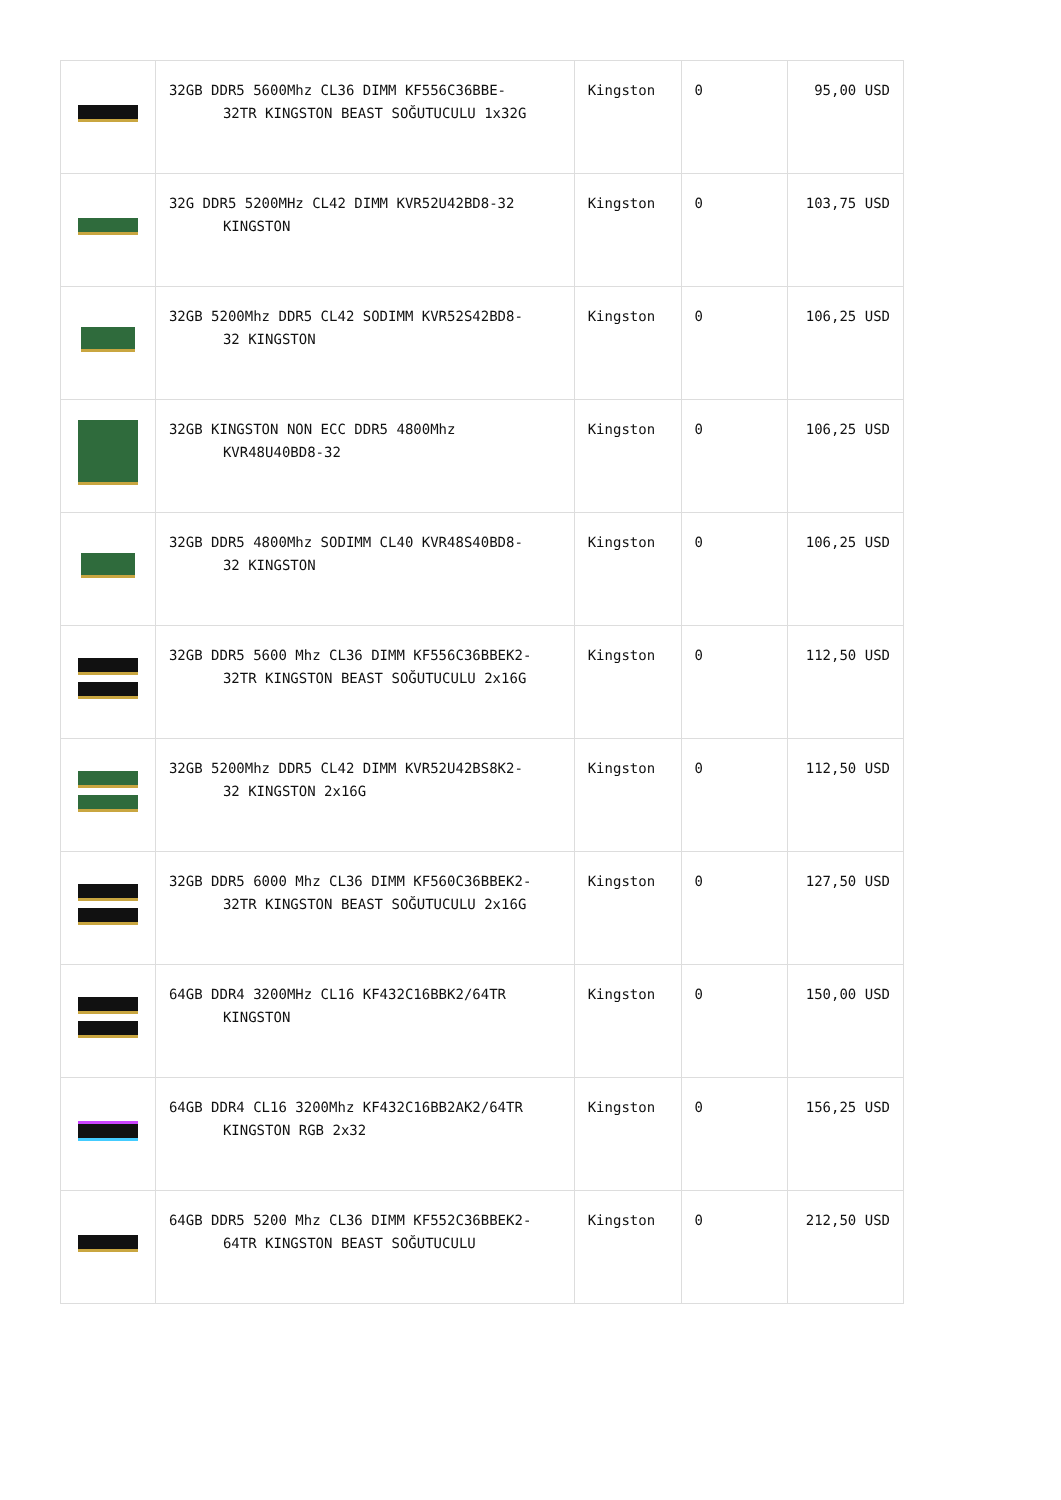| | 32GB DDR5 5600Mhz CL36 DIMM KF556C36BBE- 32TR KINGSTON BEAST SOĞUTUCULU 1x32G | Kingston | 0 | 95,00 USD |
| | 32G DDR5 5200MHz CL42 DIMM KVR52U42BD8-32 KINGSTON | Kingston | 0 | 103,75 USD |
| | 32GB 5200Mhz DDR5 CL42 SODIMM KVR52S42BD8- 32 KINGSTON | Kingston | 0 | 106,25 USD |
| | 32GB KINGSTON NON ECC DDR5 4800Mhz KVR48U40BD8-32 | Kingston | 0 | 106,25 USD |
| | 32GB DDR5 4800Mhz SODIMM CL40 KVR48S40BD8- 32 KINGSTON | Kingston | 0 | 106,25 USD |
| | 32GB DDR5 5600 Mhz CL36 DIMM KF556C36BBEK2- 32TR KINGSTON BEAST SOĞUTUCULU 2x16G | Kingston | 0 | 112,50 USD |
| | 32GB 5200Mhz DDR5 CL42 DIMM KVR52U42BS8K2- 32 KINGSTON 2x16G | Kingston | 0 | 112,50 USD |
| | 32GB DDR5 6000 Mhz CL36 DIMM KF560C36BBEK2- 32TR KINGSTON BEAST SOĞUTUCULU 2x16G | Kingston | 0 | 127,50 USD |
| | 64GB DDR4 3200MHz CL16 KF432C16BBK2/64TR KINGSTON | Kingston | 0 | 150,00 USD |
| | 64GB DDR4 CL16 3200Mhz KF432C16BB2AK2/64TR KINGSTON RGB 2x32 | Kingston | 0 | 156,25 USD |
| | 64GB DDR5 5200 Mhz CL36 DIMM KF552C36BBEK2- 64TR KINGSTON BEAST SOĞUTUCULU | Kingston | 0 | 212,50 USD |